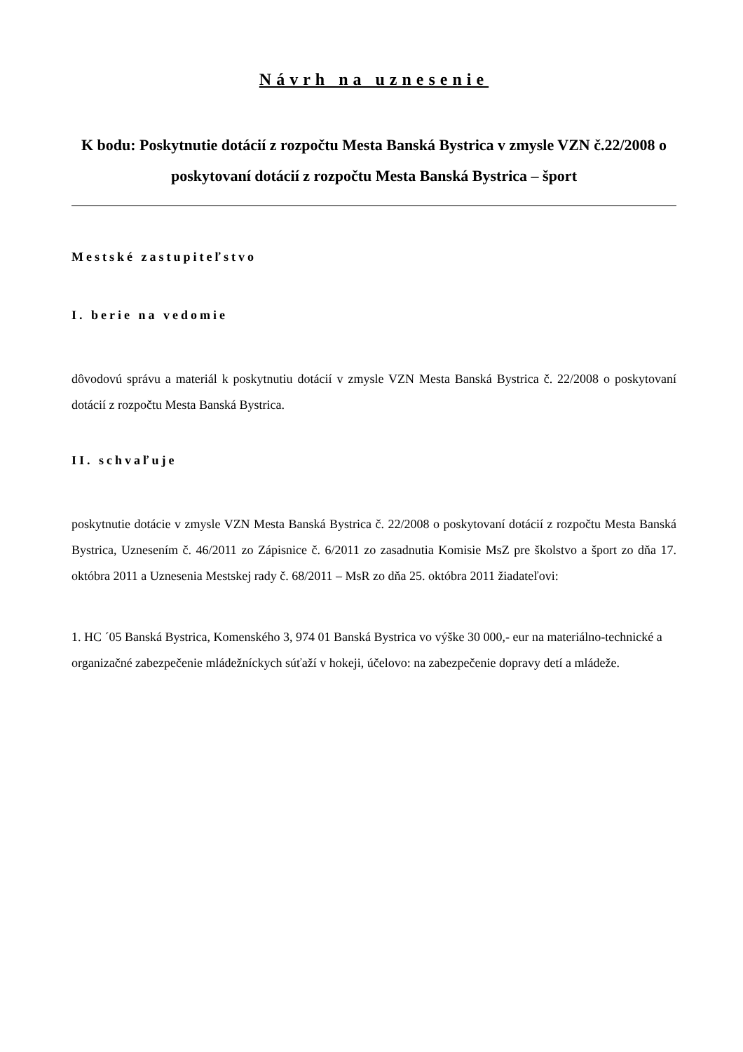Návrh na uznesenie
K bodu: Poskytnutie dotácií z rozpočtu Mesta Banská Bystrica v zmysle VZN č.22/2008 o poskytovaní dotácií z rozpočtu Mesta Banská Bystrica – šport
Mestské zastupiteľstvo
I. berie na vedomie
dôvodovú správu a materiál k poskytnutiu dotácií v zmysle VZN Mesta Banská Bystrica č. 22/2008 o poskytovaní dotácií z rozpočtu Mesta Banská Bystrica.
II. schvaľuje
poskytnutie dotácie v zmysle VZN Mesta Banská Bystrica č. 22/2008 o poskytovaní dotácií z rozpočtu Mesta Banská Bystrica, Uznesením č. 46/2011 zo Zápisnice č. 6/2011 zo zasadnutia Komisie MsZ pre školstvo a šport zo dňa 17. októbra 2011 a Uznesenia Mestskej rady č. 68/2011 – MsR zo dňa 25. októbra 2011 žiadateľovi:
1. HC ´05 Banská Bystrica, Komenského 3, 974 01 Banská Bystrica vo výške 30 000,- eur na materiálno-technické a organizačné zabezpečenie mládežníckych súťaží v hokeji, účelovo: na zabezpečenie dopravy detí a mládeže.